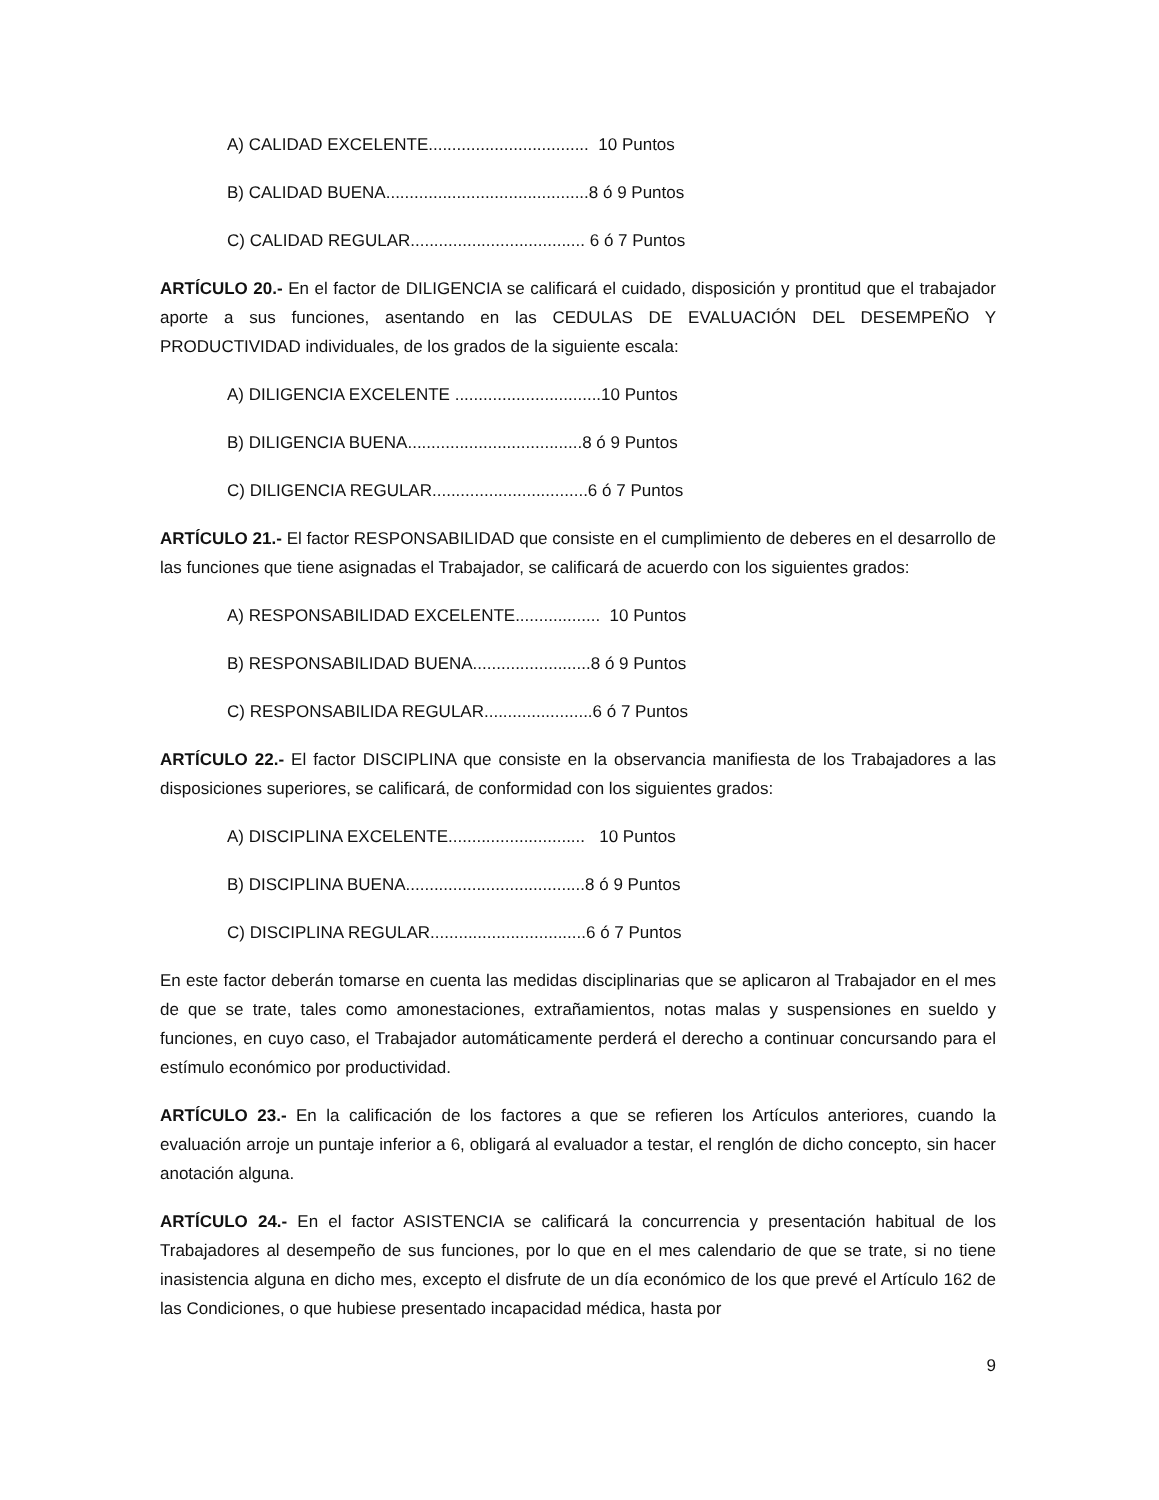A) CALIDAD EXCELENTE.................................. 10 Puntos
B) CALIDAD BUENA...........................................8 ó 9 Puntos
C) CALIDAD REGULAR..................................... 6 ó 7 Puntos
ARTÍCULO 20.- En el factor de DILIGENCIA se calificará el cuidado, disposición y prontitud que el trabajador aporte a sus funciones, asentando en las CEDULAS DE EVALUACIÓN DEL DESEMPEÑO Y PRODUCTIVIDAD individuales, de los grados de la siguiente escala:
A) DILIGENCIA EXCELENTE ...............................10 Puntos
B) DILIGENCIA BUENA.....................................8 ó 9 Puntos
C) DILIGENCIA REGULAR.................................6 ó 7 Puntos
ARTÍCULO 21.- El factor RESPONSABILIDAD que consiste en el cumplimiento de deberes en el desarrollo de las funciones que tiene asignadas el Trabajador, se calificará de acuerdo con los siguientes grados:
A) RESPONSABILIDAD EXCELENTE.................. 10 Puntos
B) RESPONSABILIDAD BUENA.........................8 ó 9 Puntos
C) RESPONSABILIDA REGULAR.......................6 ó 7 Puntos
ARTÍCULO 22.- El factor DISCIPLINA que consiste en la observancia manifiesta de los Trabajadores a las disposiciones superiores, se calificará, de conformidad con los siguientes grados:
A) DISCIPLINA EXCELENTE............................. 10 Puntos
B) DISCIPLINA BUENA......................................8 ó 9 Puntos
C) DISCIPLINA REGULAR.................................6 ó 7 Puntos
En este factor deberán tomarse en cuenta las medidas disciplinarias que se aplicaron al Trabajador en el mes de que se trate, tales como amonestaciones, extrañamientos, notas malas y suspensiones en sueldo y funciones, en cuyo caso, el Trabajador automáticamente perderá el derecho a continuar concursando para el estímulo económico por productividad.
ARTÍCULO 23.- En la calificación de los factores a que se refieren los Artículos anteriores, cuando la evaluación arroje un puntaje inferior a 6, obligará al evaluador a testar, el renglón de dicho concepto, sin hacer anotación alguna.
ARTÍCULO 24.- En el factor ASISTENCIA se calificará la concurrencia y presentación habitual de los Trabajadores al desempeño de sus funciones, por lo que en el mes calendario de que se trate, si no tiene inasistencia alguna en dicho mes, excepto el disfrute de un día económico de los que prevé el Artículo 162 de las Condiciones, o que hubiese presentado incapacidad médica, hasta por
9